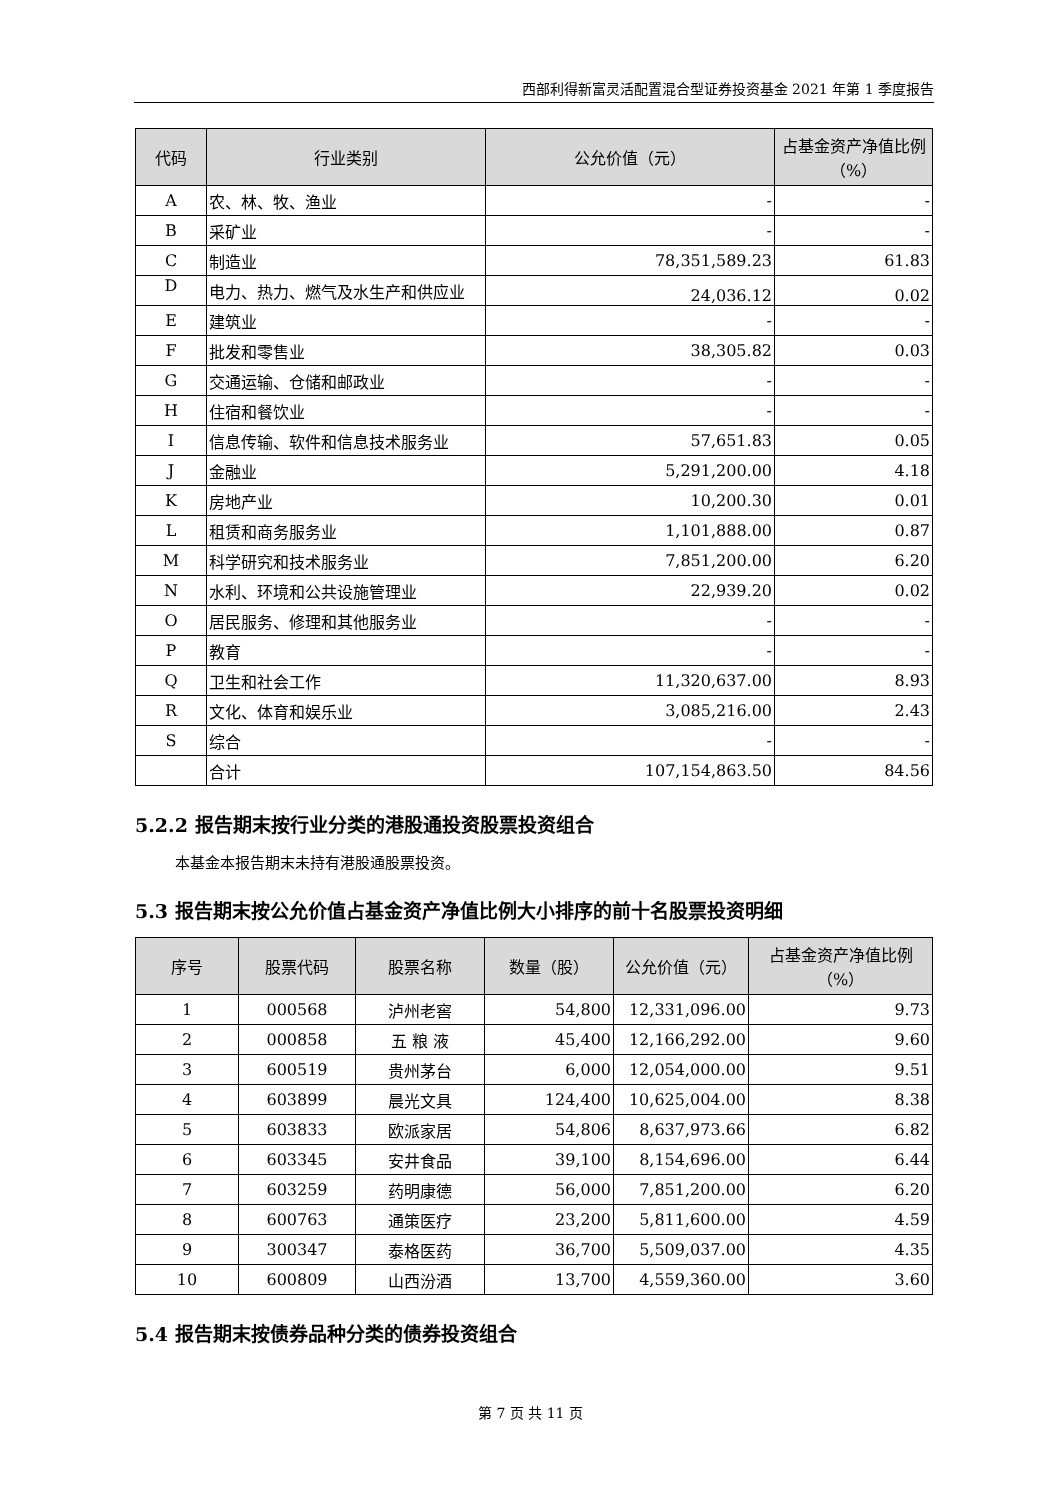西部利得新富灵活配置混合型证券投资基金 2021 年第 1 季度报告
| 代码 | 行业类别 | 公允价值（元） | 占基金资产净值比例（%） |
| --- | --- | --- | --- |
| A | 农、林、牧、渔业 | - | - |
| B | 采矿业 | - | - |
| C | 制造业 | 78,351,589.23 | 61.83 |
| D | 电力、热力、燃气及水生产和供应业 | 24,036.12 | 0.02 |
| E | 建筑业 | - | - |
| F | 批发和零售业 | 38,305.82 | 0.03 |
| G | 交通运输、仓储和邮政业 | - | - |
| H | 住宿和餐饮业 | - | - |
| I | 信息传输、软件和信息技术服务业 | 57,651.83 | 0.05 |
| J | 金融业 | 5,291,200.00 | 4.18 |
| K | 房地产业 | 10,200.30 | 0.01 |
| L | 租赁和商务服务业 | 1,101,888.00 | 0.87 |
| M | 科学研究和技术服务业 | 7,851,200.00 | 6.20 |
| N | 水利、环境和公共设施管理业 | 22,939.20 | 0.02 |
| O | 居民服务、修理和其他服务业 | - | - |
| P | 教育 | - | - |
| Q | 卫生和社会工作 | 11,320,637.00 | 8.93 |
| R | 文化、体育和娱乐业 | 3,085,216.00 | 2.43 |
| S | 综合 | - | - |
| | 合计 | 107,154,863.50 | 84.56 |
5.2.2 报告期末按行业分类的港股通投资股票投资组合
本基金本报告期末未持有港股通股票投资。
5.3 报告期末按公允价值占基金资产净值比例大小排序的前十名股票投资明细
| 序号 | 股票代码 | 股票名称 | 数量（股） | 公允价值（元） | 占基金资产净值比例（%） |
| --- | --- | --- | --- | --- | --- |
| 1 | 000568 | 泸州老窖 | 54,800 | 12,331,096.00 | 9.73 |
| 2 | 000858 | 五 粮 液 | 45,400 | 12,166,292.00 | 9.60 |
| 3 | 600519 | 贵州茅台 | 6,000 | 12,054,000.00 | 9.51 |
| 4 | 603899 | 晨光文具 | 124,400 | 10,625,004.00 | 8.38 |
| 5 | 603833 | 欧派家居 | 54,806 | 8,637,973.66 | 6.82 |
| 6 | 603345 | 安井食品 | 39,100 | 8,154,696.00 | 6.44 |
| 7 | 603259 | 药明康德 | 56,000 | 7,851,200.00 | 6.20 |
| 8 | 600763 | 通策医疗 | 23,200 | 5,811,600.00 | 4.59 |
| 9 | 300347 | 泰格医药 | 36,700 | 5,509,037.00 | 4.35 |
| 10 | 600809 | 山西汾酒 | 13,700 | 4,559,360.00 | 3.60 |
5.4 报告期末按债券品种分类的债券投资组合
第 7 页 共 11 页